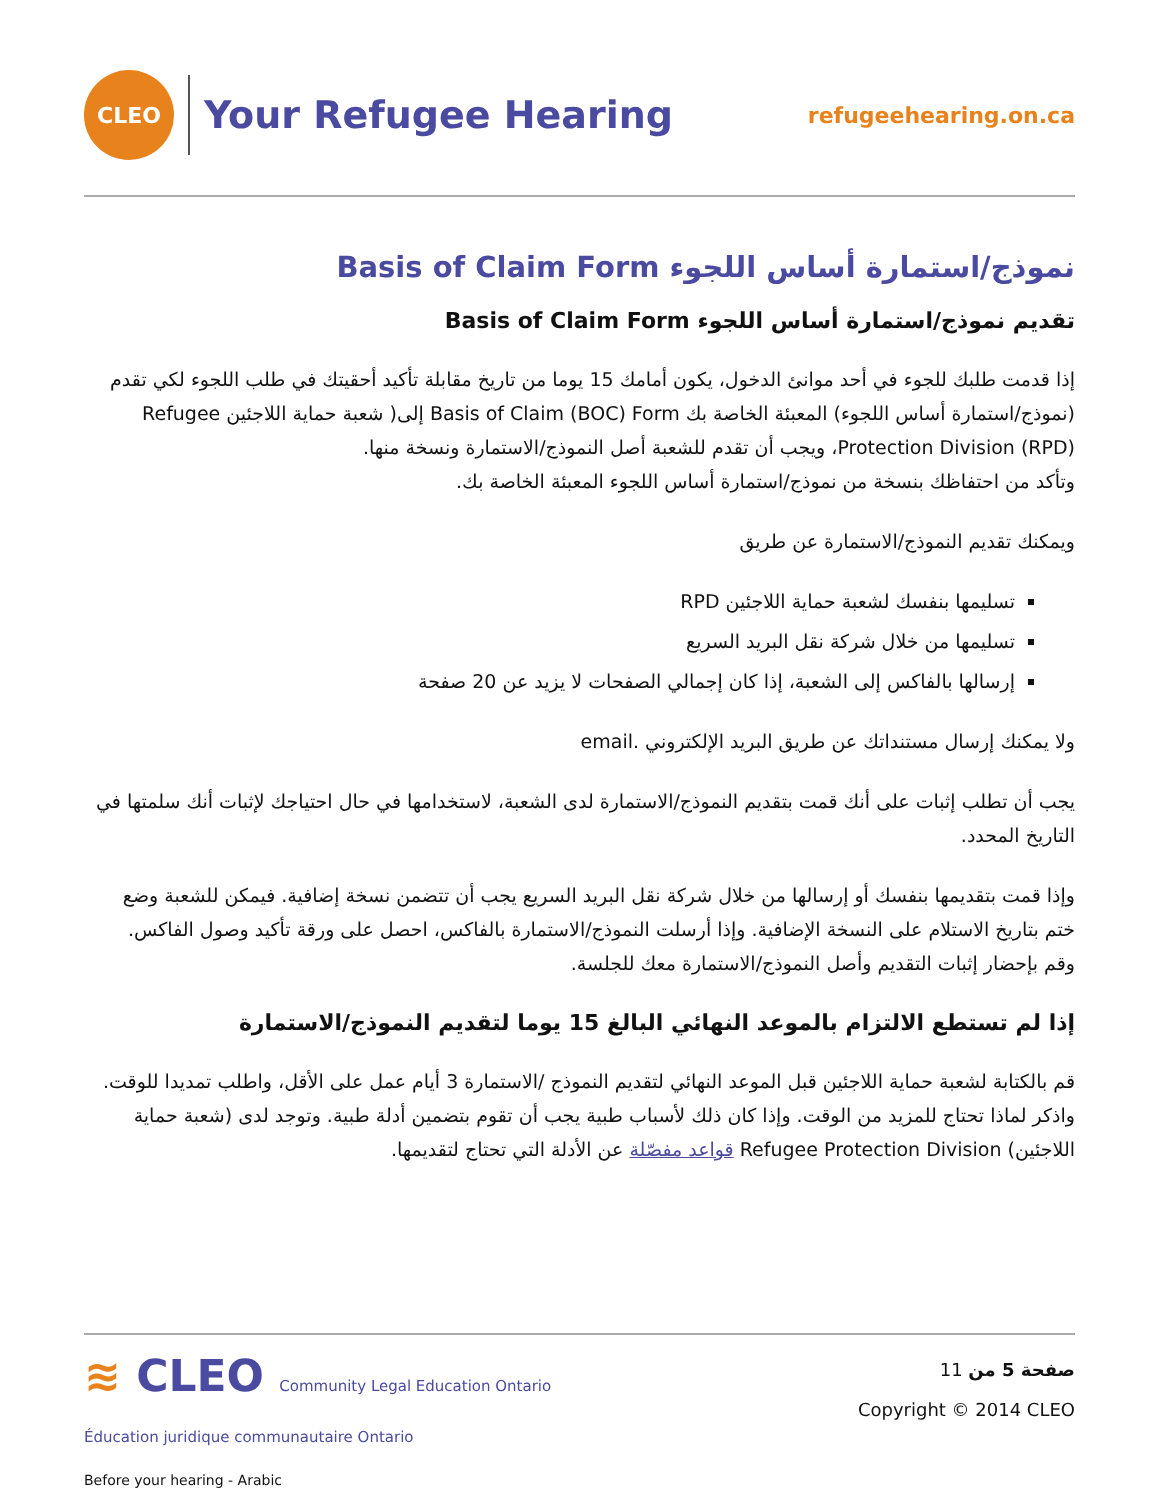CLEO
Your Refugee Hearing
refugeehearing.on.ca
نموذج/استمارة أساس اللجوء Basis of Claim Form
تقديم نموذج/استمارة أساس اللجوء Basis of Claim Form
إذا قدمت طلبك للجوء في أحد موانئ الدخول، يكون أمامك 15 يوما من تاريخ مقابلة تأكيد أحقيتك في طلب اللجوء لكي تقدم (نموذج/استمارة أساس اللجوء) المعبئة الخاصة بك Basis of Claim (BOC) Form إلى( شعبة حماية اللاجئين Refugee Protection Division (RPD)، ويجب أن تقدم للشعبة أصل النموذج/الاستمارة ونسخة منها.
وتأكد من احتفاظك بنسخة من نموذج/استمارة أساس اللجوء المعبئة الخاصة بك.
ويمكنك تقديم النموذج/الاستمارة عن طريق
تسليمها بنفسك لشعبة حماية اللاجئين RPD
تسليمها من خلال شركة نقل البريد السريع
إرسالها بالفاكس إلى الشعبة، إذا كان إجمالي الصفحات لا يزيد عن 20 صفحة
ولا يمكنك إرسال مستنداتك عن طريق البريد الإلكتروني .email
يجب أن تطلب إثبات على أنك قمت بتقديم النموذج/الاستمارة لدى الشعبة، لاستخدامها في حال احتياجك لإثبات أنك سلمتها في التاريخ المحدد.
وإذا قمت بتقديمها بنفسك أو إرسالها من خلال شركة نقل البريد السريع يجب أن تتضمن نسخة إضافية. فيمكن للشعبة وضع ختم بتاريخ الاستلام على النسخة الإضافية. وإذا أرسلت النموذج/الاستمارة بالفاكس، احصل على ورقة تأكيد وصول الفاكس. وقم بإحضار إثبات التقديم وأصل النموذج/الاستمارة معك للجلسة.
إذا لم تستطع الالتزام بالموعد النهائي البالغ 15 يوما لتقديم النموذج/الاستمارة
قم بالكتابة لشعبة حماية اللاجئين قبل الموعد النهائي لتقديم النموذج /الاستمارة 3 أيام عمل على الأقل، واطلب تمديدا للوقت. واذكر لماذا تحتاج للمزيد من الوقت. وإذا كان ذلك لأسباب طبية يجب أن تقوم بتضمين أدلة طبية. وتوجد لدى (شعبة حماية اللاجئين) Refugee Protection Division قواعد مفصّلة عن الأدلة التي تحتاج لتقديمها.
≋ CLEO Community Legal Education Ontario
Éducation juridique communautaire Ontario
Before your hearing - Arabic
صفحة 5 من 11
Copyright © 2014 CLEO